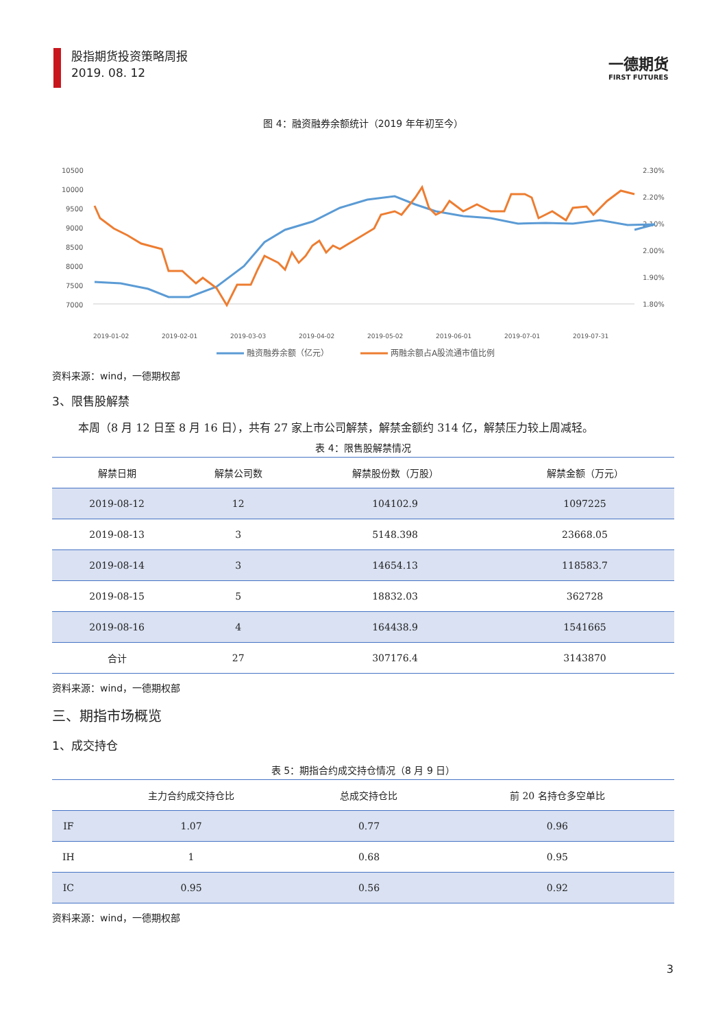股指期货投资策略周报
2019. 08. 12
一德期货
FIRST FUTURES
图 4：融资融券余额统计（2019 年年初至今）
10500
10000
9500
9000
8500
8000
7500
7000
2.30%
2.20%
2.10%
2.00%
1.90%
1.80%
2019-01-02
2019-02-01
2019-03-03
2019-04-02
2019-05-02
2019-06-01
2019-07-01
2019-07-31
融资融券余额（亿元）
两融余额占A股流通市值比例
资料来源：wind，一德期权部
3、限售股解禁
本周（8 月 12 日至 8 月 16 日），共有 27 家上市公司解禁，解禁金额约 314 亿，解禁压力较上周减轻。
表 4：限售股解禁情况
| 解禁日期 | 解禁公司数 | 解禁股份数（万股） | 解禁金额（万元） |
| --- | --- | --- | --- |
| 2019-08-12 | 12 | 104102.9 | 1097225 |
| 2019-08-13 | 3 | 5148.398 | 23668.05 |
| 2019-08-14 | 3 | 14654.13 | 118583.7 |
| 2019-08-15 | 5 | 18832.03 | 362728 |
| 2019-08-16 | 4 | 164438.9 | 1541665 |
| 合计 | 27 | 307176.4 | 3143870 |
资料来源：wind，一德期权部
三、期指市场概览
1、成交持仓
表 5：期指合约成交持仓情况（8 月 9 日）
| | 主力合约成交持仓比 | 总成交持仓比 | 前 20 名持仓多空单比 |
| --- | --- | --- | --- |
| IF | 1.07 | 0.77 | 0.96 |
| IH | 1 | 0.68 | 0.95 |
| IC | 0.95 | 0.56 | 0.92 |
资料来源：wind，一德期权部
3